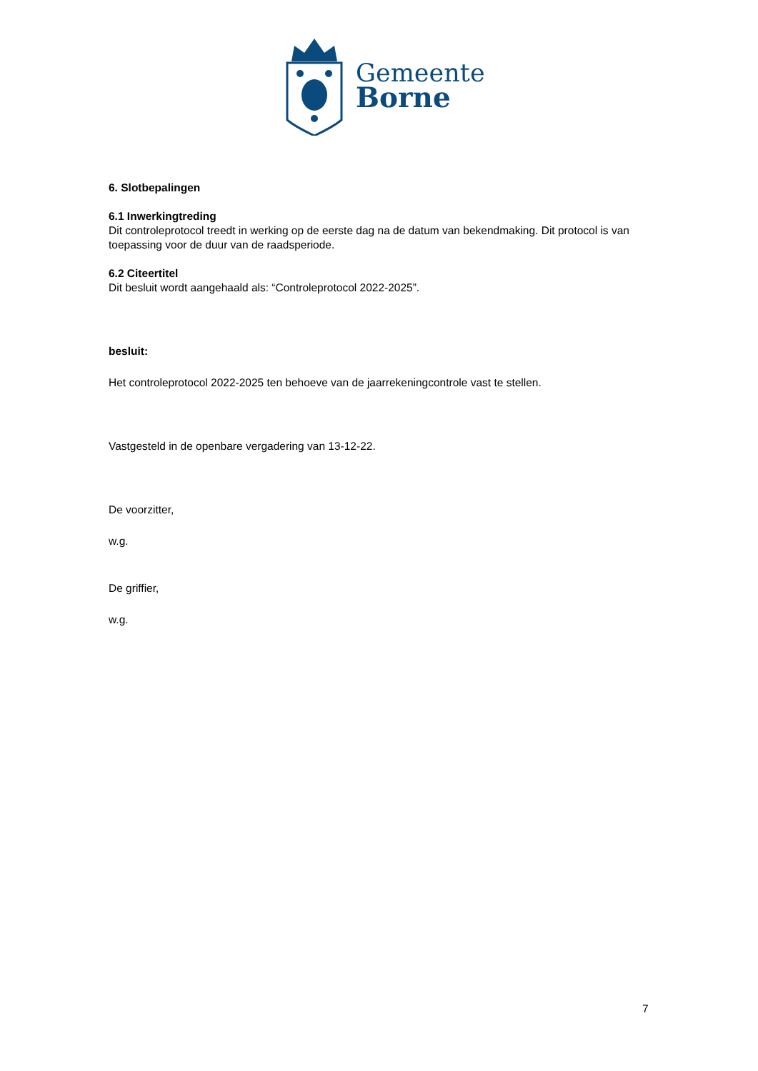Gemeente
Borne
6. Slotbepalingen
6.1 Inwerkingtreding
Dit controleprotocol treedt in werking op de eerste dag na de datum van bekendmaking. Dit protocol is van toepassing voor de duur van de raadsperiode.
6.2 Citeertitel
Dit besluit wordt aangehaald als: “Controleprotocol 2022-2025”.
besluit:
Het controleprotocol 2022-2025 ten behoeve van de jaarrekeningcontrole vast te stellen.
Vastgesteld in de openbare vergadering van 13-12-22.
De voorzitter,
w.g.
De griffier,
w.g.
7